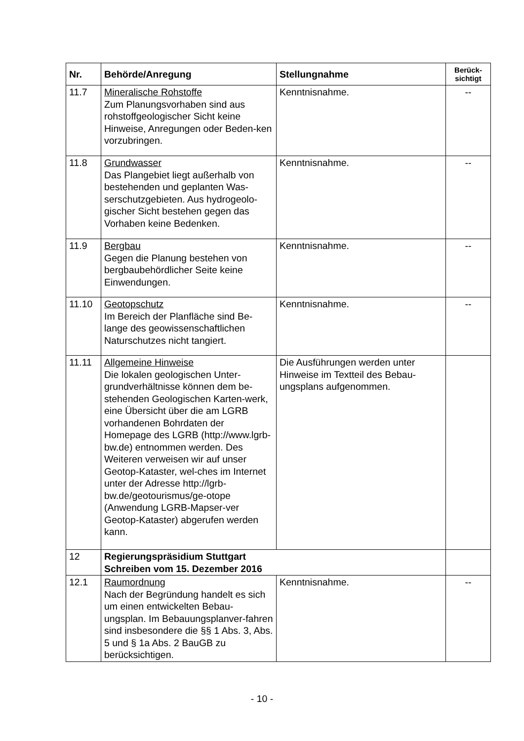| Nr. | Behörde/Anregung | Stellungnahme | Berück- sichtigt |
| --- | --- | --- | --- |
| 11.7 | Mineralische Rohstoffe Zum Planungsvorhaben sind aus rohstoffgeologischer Sicht keine Hinweise, Anregungen oder Beden-ken vorzubringen. | Kenntnisnahme. | -- |
| 11.8 | Grundwasser Das Plangebiet liegt außerhalb von bestehenden und geplanten Was-serschutzgebieten. Aus hydrogeolo-gischer Sicht bestehen gegen das Vorhaben keine Bedenken. | Kenntnisnahme. | -- |
| 11.9 | Bergbau Gegen die Planung bestehen von bergbaubehördlicher Seite keine Einwendungen. | Kenntnisnahme. | -- |
| 11.10 | Geotopschutz Im Bereich der Planfläche sind Be-lange des geowissenschaftlichen Naturschutzes nicht tangiert. | Kenntnisnahme. | -- |
| 11.11 | Allgemeine Hinweise Die lokalen geologischen Unter-grundverhältnisse können dem be-stehenden Geologischen Karten-werk, eine Übersicht über die am LGRB vorhandenen Bohrdaten der Homepage des LGRB (http://www.lgrb-bw.de) entnommen werden. Des Weiteren verweisen wir auf unser Geotop-Kataster, wel-ches im Internet unter der Adresse http://lgrb-bw.de/geotourismus/ge-otope (Anwendung LGRB-Mapser-ver Geotop-Kataster) abgerufen werden kann. | Die Ausführungen werden unter Hinweise im Textteil des Bebau-ungsplans aufgenommen. | |
| 12 | Regierungspräsidium Stuttgart Schreiben vom 15. Dezember 2016 | | |
| 12.1 | Raumordnung Nach der Begründung handelt es sich um einen entwickelten Bebau-ungsplan. Im Bebauungsplanver-fahren sind insbesondere die §§ 1 Abs. 3, Abs. 5 und § 1a Abs. 2 BauGB zu berücksichtigen. | Kenntnisnahme. | -- |
- 10 -